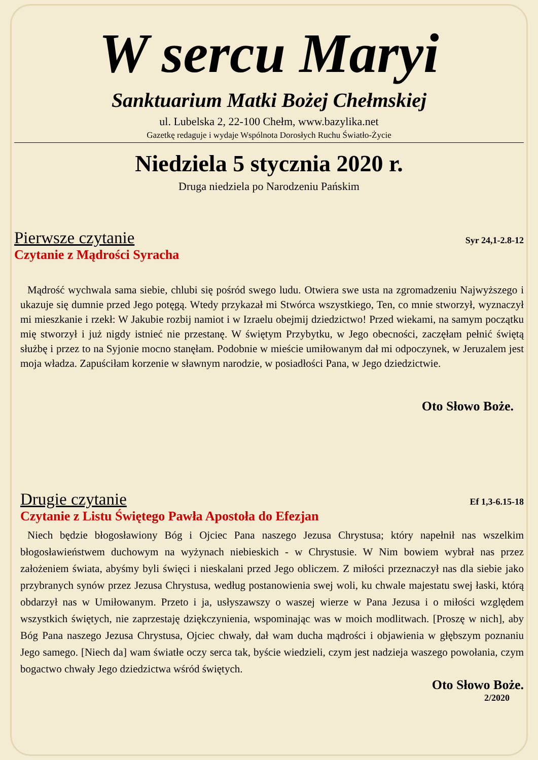W sercu Maryi
Sanktuarium Matki Bożej Chełmskiej
ul. Lubelska 2, 22-100 Chełm, www.bazylika.net
Gazetkę redaguje i wydaje Wspólnota Dorosłych Ruchu Światło-Życie
Niedziela 5 stycznia 2020 r.
Druga niedziela po Narodzeniu Pańskim
Pierwsze czytanie Syr 24,1-2.8-12
Czytanie z Mądrości Syracha
Mądrość wychwala sama siebie, chlubi się pośród swego ludu. Otwiera swe usta na zgromadzeniu Najwyższego i ukazuje się dumnie przed Jego potęgą. Wtedy przykazał mi Stwórca wszystkiego, Ten, co mnie stworzył, wyznaczył mi mieszkanie i rzekł: W Jakubie rozbij namiot i w Izraelu obejmij dziedzictwo! Przed wiekami, na samym początku mię stworzył i już nigdy istnieć nie przestanę. W świętym Przybytku, w Jego obecności, zaczęłam pełnić świętą służbę i przez to na Syjonie mocno stanęłam. Podobnie w mieście umiłowanym dał mi odpoczynek, w Jeruzalem jest moja władza. Zapuściłam korzenie w sławnym narodzie, w posiadłości Pana, w Jego dziedzictwie.
Oto Słowo Boże.
Drugie czytanie Ef 1,3-6.15-18
Czytanie z Listu Świętego Pawła Apostoła do Efezjan
Niech będzie błogosławiony Bóg i Ojciec Pana naszego Jezusa Chrystusa; który napełnił nas wszelkim błogosławieństwem duchowym na wyżynach niebieskich - w Chrystusie. W Nim bowiem wybrał nas przez założeniem świata, abyśmy byli święci i nieskalani przed Jego obliczem. Z miłości przeznaczył nas dla siebie jako przybranych synów przez Jezusa Chrystusa, według postanowienia swej woli, ku chwale majestatu swej łaski, którą obdarzył nas w Umiłowanym. Przeto i ja, usłyszawszy o waszej wierze w Pana Jezusa i o miłości względem wszystkich świętych, nie zaprzestaję dziękczynienia, wspominając was w moich modlitwach. [Proszę w nich], aby Bóg Pana naszego Jezusa Chrystusa, Ojciec chwały, dał wam ducha mądrości i objawienia w głębszym poznaniu Jego samego. [Niech da] wam światłe oczy serca tak, byście wiedzieli, czym jest nadzieja waszego powołania, czym bogactwo chwały Jego dziedzictwa wśród świętych.
Oto Słowo Boże.
2/2020